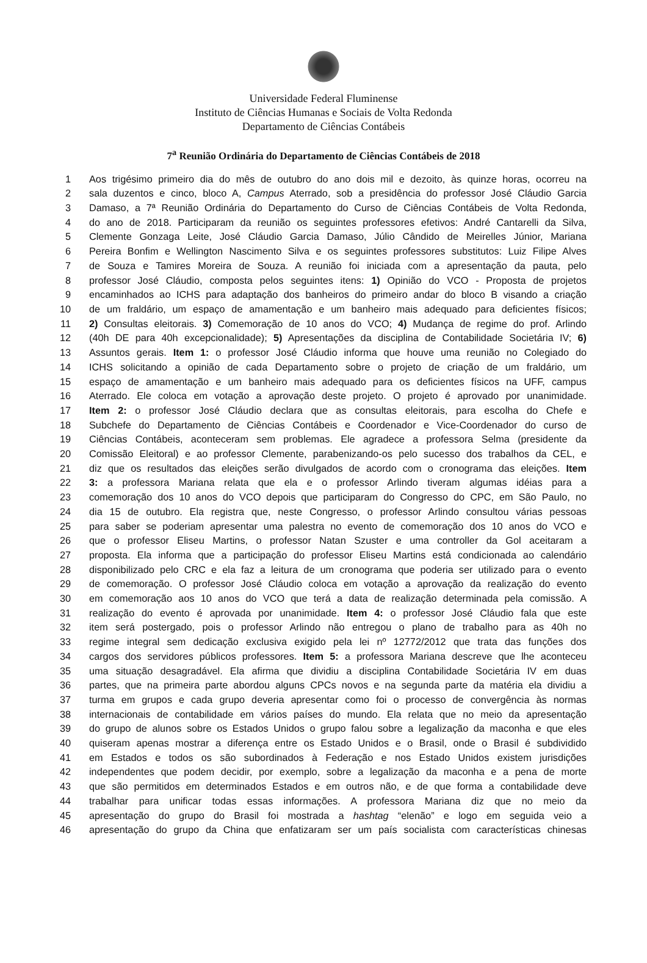Universidade Federal Fluminense
Instituto de Ciências Humanas e Sociais de Volta Redonda
Departamento de Ciências Contábeis
7<sup>a</sup> Reunião Ordinária do Departamento de Ciências Contábeis de 2018
1 Aos trigésimo primeiro dia do mês de outubro do ano dois mil e dezoito, às quinze horas, ocorreu na
2 sala duzentos e cinco, bloco A, Campus Aterrado, sob a presidência do professor José Cláudio Garcia
3 Damaso, a 7ª Reunião Ordinária do Departamento do Curso de Ciências Contábeis de Volta Redonda,
4 do ano de 2018. Participaram da reunião os seguintes professores efetivos: André Cantarelli da Silva,
5 Clemente Gonzaga Leite, José Cláudio Garcia Damaso, Júlio Cândido de Meirelles Júnior, Mariana
6 Pereira Bonfim e Wellington Nascimento Silva e os seguintes professores substitutos: Luiz Filipe Alves
7 de Souza e Tamires Moreira de Souza. A reunião foi iniciada com a apresentação da pauta, pelo
8 professor José Cláudio, composta pelos seguintes itens: 1) Opinião do VCO - Proposta de projetos
9 encaminhados ao ICHS para adaptação dos banheiros do primeiro andar do bloco B visando a criação
10 de um fraldário, um espaço de amamentação e um banheiro mais adequado para deficientes físicos;
11 2) Consultas eleitorais. 3) Comemoração de 10 anos do VCO; 4) Mudança de regime do prof. Arlindo
12 (40h DE para 40h excepcionalidade); 5) Apresentações da disciplina de Contabilidade Societária IV; 6)
13 Assuntos gerais. Item 1: o professor José Cláudio informa que houve uma reunião no Colegiado do
14 ICHS solicitando a opinião de cada Departamento sobre o projeto de criação de um fraldário, um
15 espaço de amamentação e um banheiro mais adequado para os deficientes físicos na UFF, campus
16 Aterrado. Ele coloca em votação a aprovação deste projeto. O projeto é aprovado por unanimidade.
17 Item 2: o professor José Cláudio declara que as consultas eleitorais, para escolha do Chefe e
18 Subchefe do Departamento de Ciências Contábeis e Coordenador e Vice-Coordenador do curso de
19 Ciências Contábeis, aconteceram sem problemas. Ele agradece a professora Selma (presidente da
20 Comissão Eleitoral) e ao professor Clemente, parabenizando-os pelo sucesso dos trabalhos da CEL, e
21 diz que os resultados das eleições serão divulgados de acordo com o cronograma das eleições. Item
22 3: a professora Mariana relata que ela e o professor Arlindo tiveram algumas idéias para a
23 comemoração dos 10 anos do VCO depois que participaram do Congresso do CPC, em São Paulo, no
24 dia 15 de outubro. Ela registra que, neste Congresso, o professor Arlindo consultou várias pessoas
25 para saber se poderiam apresentar uma palestra no evento de comemoração dos 10 anos do VCO e
26 que o professor Eliseu Martins, o professor Natan Szuster e uma controller da Gol aceitaram a
27 proposta. Ela informa que a participação do professor Eliseu Martins está condicionada ao calendário
28 disponibilizado pelo CRC e ela faz a leitura de um cronograma que poderia ser utilizado para o evento
29 de comemoração. O professor José Cláudio coloca em votação a aprovação da realização do evento
30 em comemoração aos 10 anos do VCO que terá a data de realização determinada pela comissão. A
31 realização do evento é aprovada por unanimidade. Item 4: o professor José Cláudio fala que este
32 item será postergado, pois o professor Arlindo não entregou o plano de trabalho para as 40h no
33 regime integral sem dedicação exclusiva exigido pela lei nº 12772/2012 que trata das funções dos
34 cargos dos servidores públicos professores. Item 5: a professora Mariana descreve que lhe aconteceu
35 uma situação desagradável. Ela afirma que dividiu a disciplina Contabilidade Societária IV em duas
36 partes, que na primeira parte abordou alguns CPCs novos e na segunda parte da matéria ela dividiu a
37 turma em grupos e cada grupo deveria apresentar como foi o processo de convergência às normas
38 internacionais de contabilidade em vários países do mundo. Ela relata que no meio da apresentação
39 do grupo de alunos sobre os Estados Unidos o grupo falou sobre a legalização da maconha e que eles
40 quiseram apenas mostrar a diferença entre os Estado Unidos e o Brasil, onde o Brasil é subdividido
41 em Estados e todos os são subordinados à Federação e nos Estado Unidos existem jurisdições
42 independentes que podem decidir, por exemplo, sobre a legalização da maconha e a pena de morte
43 que são permitidos em determinados Estados e em outros não, e de que forma a contabilidade deve
44 trabalhar para unificar todas essas informações. A professora Mariana diz que no meio da
45 apresentação do grupo do Brasil foi mostrada a hashtag “elenão” e logo em seguida veio a
46 apresentação do grupo da China que enfatizaram ser um país socialista com características chinesas